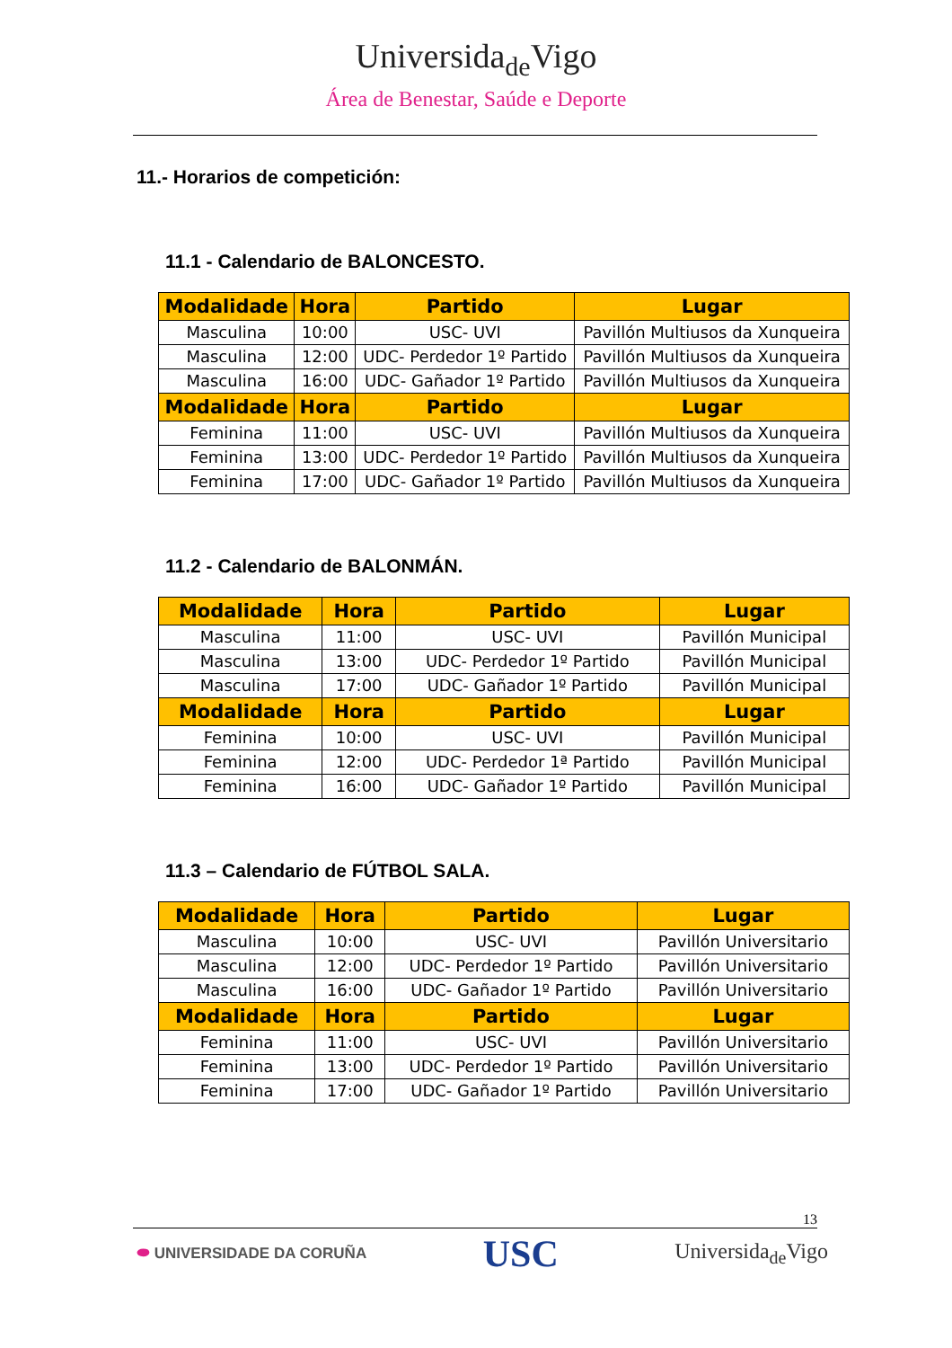Universida<sub>de</sub>Vigo
Área de Benestar, Saúde e Deporte
11.- Horarios de competición:
11.1 - Calendario de BALONCESTO.
| Modalidade | Hora | Partido | Lugar |
| --- | --- | --- | --- |
| Masculina | 10:00 | USC- UVI | Pavillón Multiusos da Xunqueira |
| Masculina | 12:00 | UDC- Perdedor 1º Partido | Pavillón Multiusos da Xunqueira |
| Masculina | 16:00 | UDC- Gañador 1º Partido | Pavillón Multiusos da Xunqueira |
| Modalidade | Hora | Partido | Lugar |
| Feminina | 11:00 | USC- UVI | Pavillón Multiusos da Xunqueira |
| Feminina | 13:00 | UDC- Perdedor 1º Partido | Pavillón Multiusos da Xunqueira |
| Feminina | 17:00 | UDC- Gañador 1º Partido | Pavillón Multiusos da Xunqueira |
11.2 - Calendario de BALONMÁN.
| Modalidade | Hora | Partido | Lugar |
| --- | --- | --- | --- |
| Masculina | 11:00 | USC- UVI | Pavillón Municipal |
| Masculina | 13:00 | UDC- Perdedor 1º Partido | Pavillón Municipal |
| Masculina | 17:00 | UDC- Gañador 1º Partido | Pavillón Municipal |
| Modalidade | Hora | Partido | Lugar |
| Feminina | 10:00 | USC- UVI | Pavillón Municipal |
| Feminina | 12:00 | UDC- Perdedor 1ª Partido | Pavillón Municipal |
| Feminina | 16:00 | UDC- Gañador 1º Partido | Pavillón Municipal |
11.3 – Calendario de FÚTBOL SALA.
| Modalidade | Hora | Partido | Lugar |
| --- | --- | --- | --- |
| Masculina | 10:00 | USC- UVI | Pavillón Universitario |
| Masculina | 12:00 | UDC- Perdedor 1º Partido | Pavillón Universitario |
| Masculina | 16:00 | UDC- Gañador 1º Partido | Pavillón Universitario |
| Modalidade | Hora | Partido | Lugar |
| Feminina | 11:00 | USC- UVI | Pavillón Universitario |
| Feminina | 13:00 | UDC- Perdedor 1º Partido | Pavillón Universitario |
| Feminina | 17:00 | UDC- Gañador 1º Partido | Pavillón Universitario |
13
⬬ UNIVERSIDADE DA CORUÑA
USC
Universida<sub>de</sub>Vigo